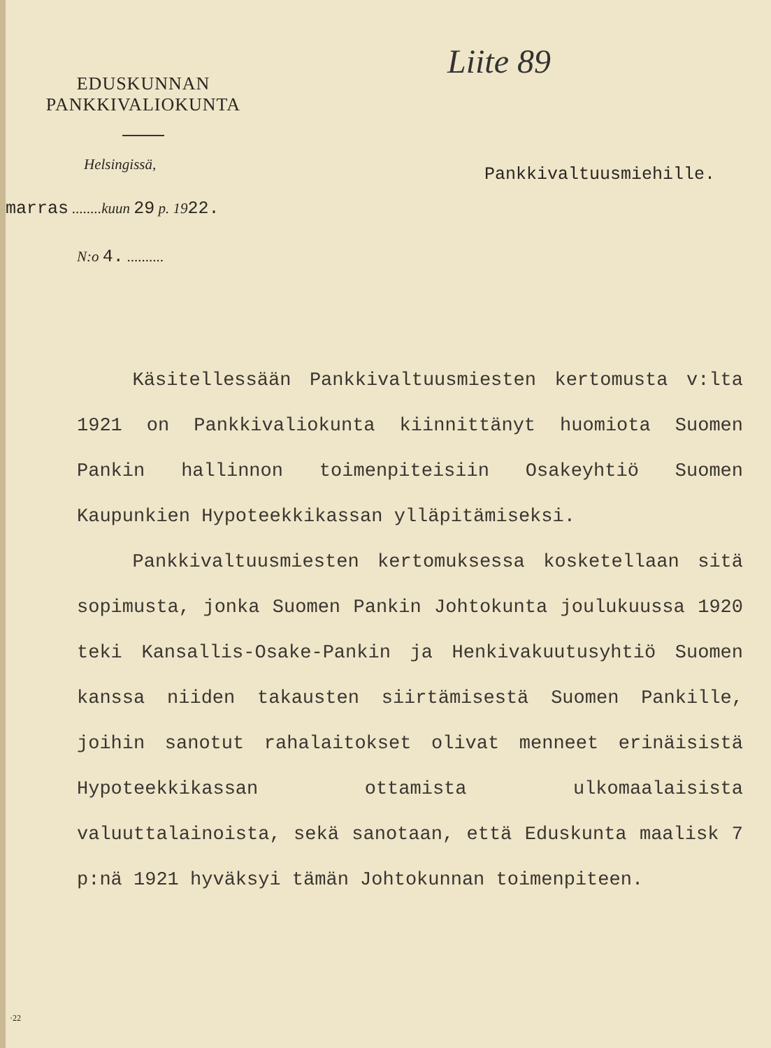Liite 89
EDUSKUNNAN
PANKKIVALIOKUNTA
Helsingissä, Pankkivaltuusmiehille.
marras ........kuun 29 p. 1922.
N:o 4. ..........
Käsitellessään Pankkivaltuusmiesten kertomusta v:lta 1921 on Pankkivaliokunta kiinnittänyt huomiota Suomen Pankin hallinnon toimenpiteisiin Osakeyhtiö Suomen Kaupunkien Hypoteekkikassan ylläpitämiseksi.
Pankkivaltuusmiesten kertomuksessa kosketellaan sitä sopimusta, jonka Suomen Pankin Johtokunta joulukuussa 1920 teki Kansallis-Osake-Pankin ja Henkivakuutusyhtiö Suomen kanssa niiden takausten siirtämisestä Suomen Pankille, joihin sanotut rahalaitokset olivat menneet erinäisistä Hypoteekkikassan ottamista ulkomaalaisista valuuttalainoista, sekä sanotaan, että Eduskunta maalisk 7 p:nä 1921 hyväksyi tämän Johtokunnan toimenpiteen.
·22